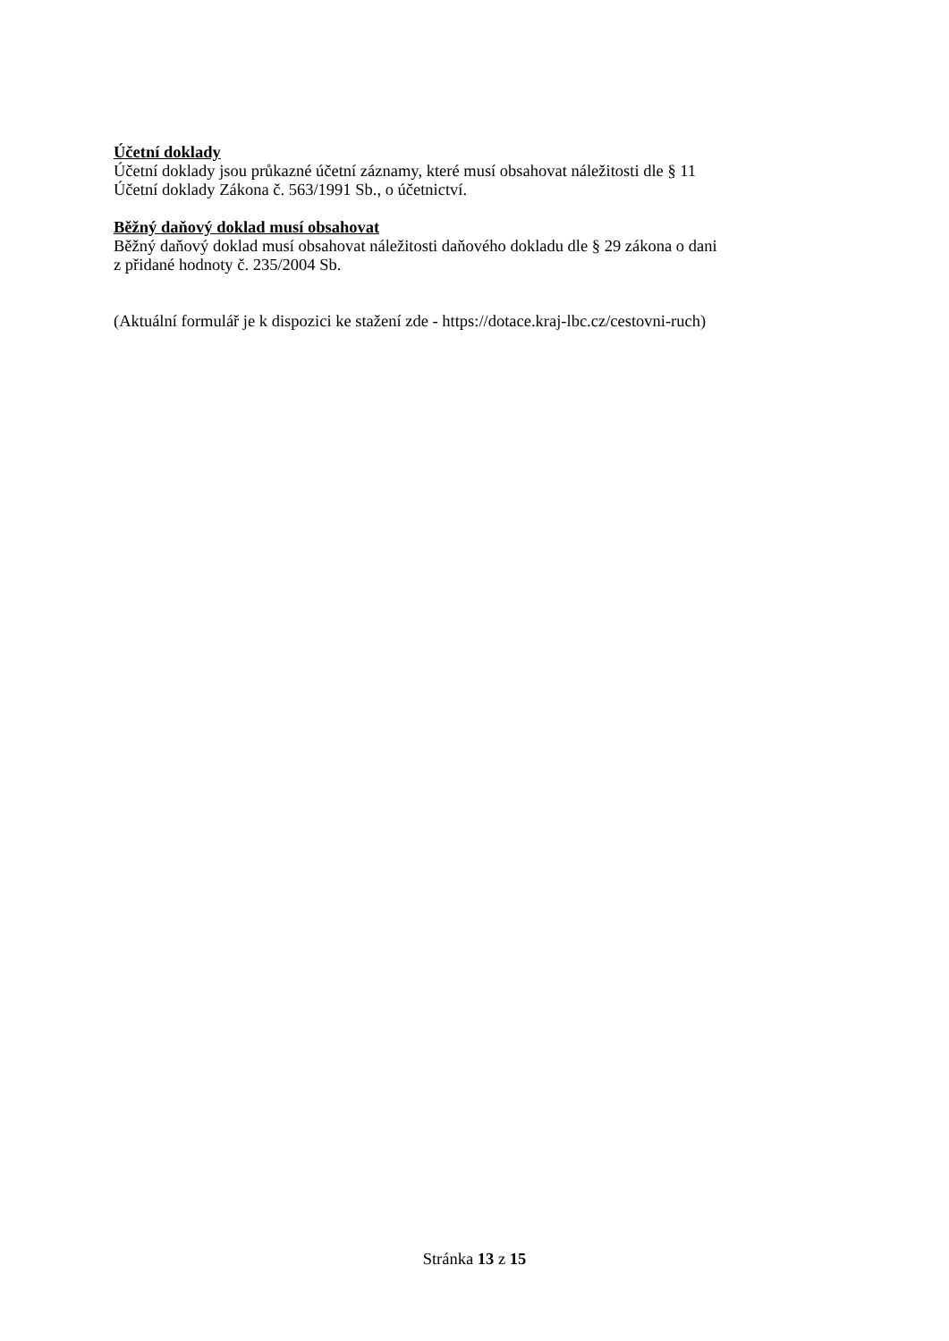Účetní doklady
Účetní doklady jsou průkazné účetní záznamy, které musí obsahovat náležitosti dle § 11
Účetní doklady Zákona č. 563/1991 Sb., o účetnictví.
Běžný daňový doklad musí obsahovat
Běžný daňový doklad musí obsahovat náležitosti daňového dokladu dle § 29 zákona o dani
z přidané hodnoty č. 235/2004 Sb.
(Aktuální formulář je k dispozici ke stažení zde - https://dotace.kraj-lbc.cz/cestovni-ruch)
Stránka 13 z 15